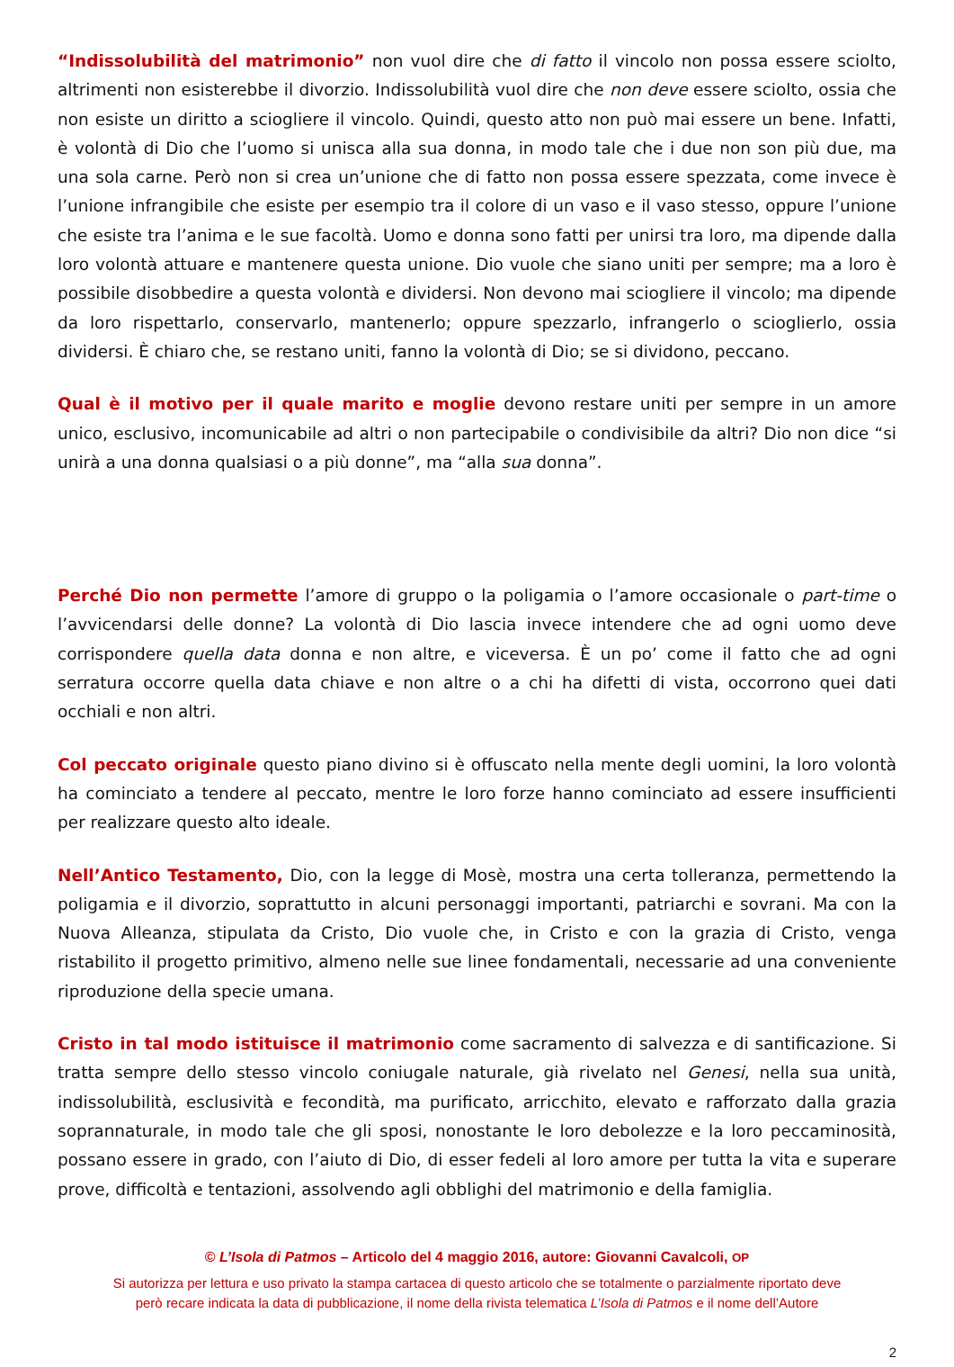“Indissolubilità del matrimonio” non vuol dire che di fatto il vincolo non possa essere sciolto, altrimenti non esisterebbe il divorzio. Indissolubilità vuol dire che non deve essere sciolto, ossia che non esiste un diritto a sciogliere il vincolo. Quindi, questo atto non può mai essere un bene. Infatti, è volontà di Dio che l’uomo si unisca alla sua donna, in modo tale che i due non son più due, ma una sola carne. Però non si crea un’unione che di fatto non possa essere spezzata, come invece è l’unione infrangibile che esiste per esempio tra il colore di un vaso e il vaso stesso, oppure l’unione che esiste tra l’anima e le sue facoltà. Uomo e donna sono fatti per unirsi tra loro, ma dipende dalla loro volontà attuare e mantenere questa unione. Dio vuole che siano uniti per sempre; ma a loro è possibile disobbedire a questa volontà e dividersi. Non devono mai sciogliere il vincolo; ma dipende da loro rispettarlo, conservarlo, mantenerlo; oppure spezzarlo, infrangerlo o scioglierlo, ossia dividersi. È chiaro che, se restano uniti, fanno la volontà di Dio; se si dividono, peccano.
Qual è il motivo per il quale marito e moglie devono restare uniti per sempre in un amore unico, esclusivo, incomunicabile ad altri o non partecipabile o condivisibile da altri? Dio non dice “si unirà a una donna qualsiasi o a più donne”, ma “alla sua donna”.
Perché Dio non permette l’amore di gruppo o la poligamia o l’amore occasionale o part-time o l’avvicendarsi delle donne? La volontà di Dio lascia invece intendere che ad ogni uomo deve corrispondere quella data donna e non altre, e viceversa. È un po’ come il fatto che ad ogni serratura occorre quella data chiave e non altre o a chi ha difetti di vista, occorrono quei dati occhiali e non altri.
Col peccato originale questo piano divino si è offuscato nella mente degli uomini, la loro volontà ha cominciato a tendere al peccato, mentre le loro forze hanno cominciato ad essere insufficienti per realizzare questo alto ideale.
Nell’Antico Testamento, Dio, con la legge di Mosè, mostra una certa tolleranza, permettendo la poligamia e il divorzio, soprattutto in alcuni personaggi importanti, patriarchi e sovrani. Ma con la Nuova Alleanza, stipulata da Cristo, Dio vuole che, in Cristo e con la grazia di Cristo, venga ristabilito il progetto primitivo, almeno nelle sue linee fondamentali, necessarie ad una conveniente riproduzione della specie umana.
Cristo in tal modo istituisce il matrimonio come sacramento di salvezza e di santificazione. Si tratta sempre dello stesso vincolo coniugale naturale, già rivelato nel Genesi, nella sua unità, indissolubilità, esclusività e fecondità, ma purificato, arricchito, elevato e rafforzato dalla grazia soprannaturale, in modo tale che gli sposi, nonostante le loro debolezze e la loro peccaminosità, possano essere in grado, con l’aiuto di Dio, di esser fedeli al loro amore per tutta la vita e superare prove, difficoltà e tentazioni, assolvendo agli obblighi del matrimonio e della famiglia.
© L’Isola di Patmos – Articolo del 4 maggio 2016, autore: Giovanni Cavalcoli, OP
Si autorizza per lettura e uso privato la stampa cartacea di questo articolo che se totalmente o parzialmente riportato deve
però recare indicata la data di pubblicazione, il nome della rivista telematica L’Isola di Patmos e il nome dell’Autore
2